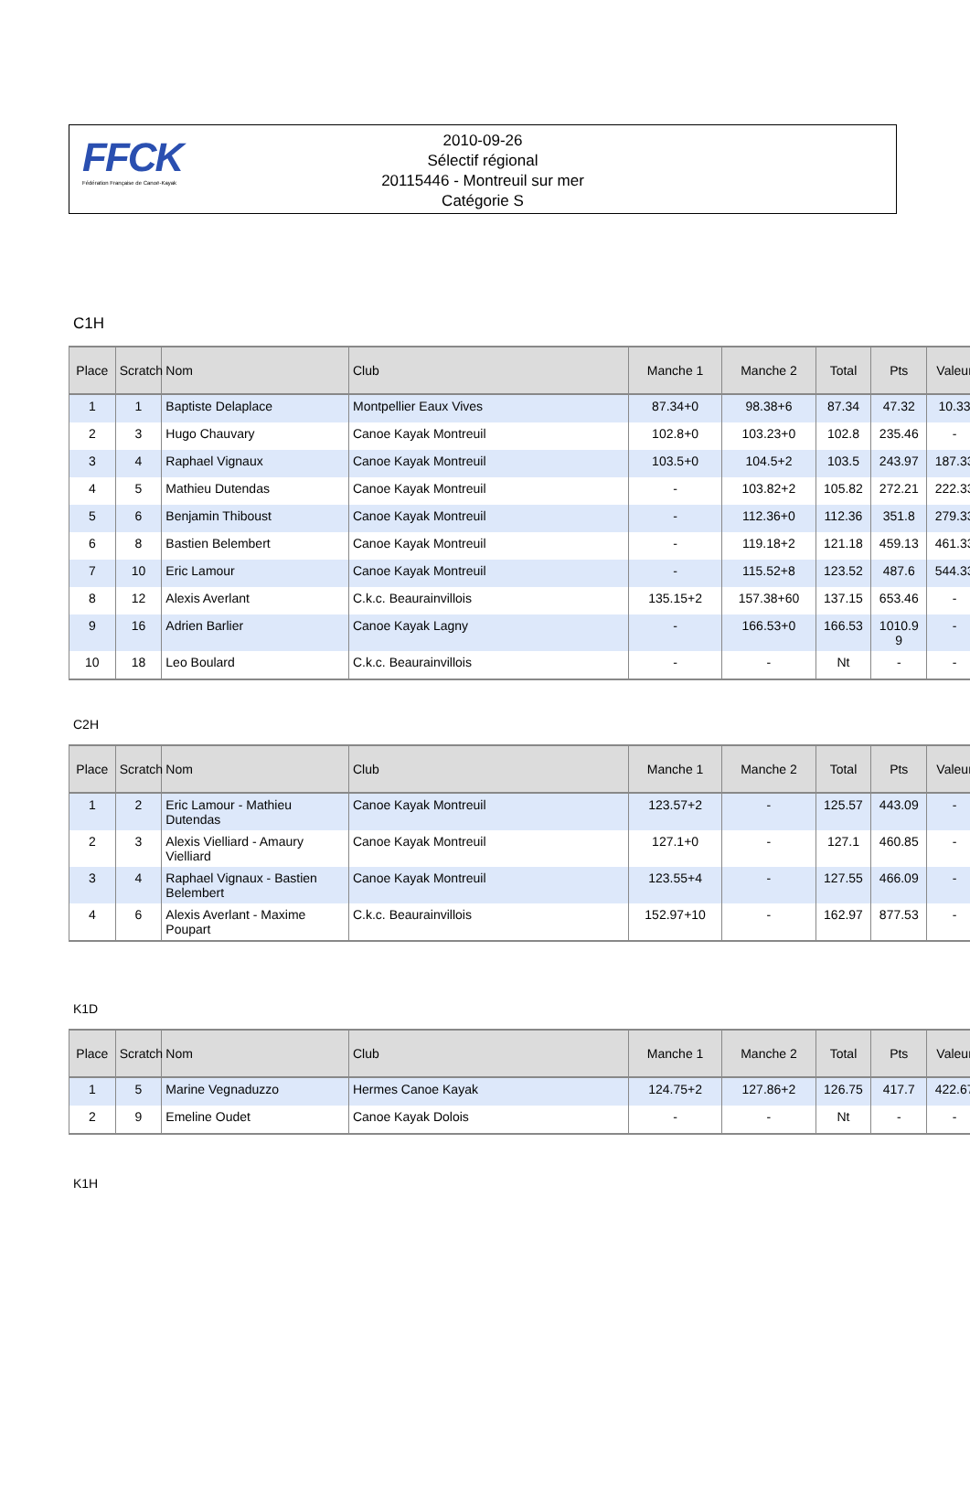FFCK
Fédération Française de Canoë-Kayak
2010-09-26
Sélectif régional
20115446 - Montreuil sur mer
Catégorie S
C1H
| Place | Scratch | Nom | Club | Manche 1 | Manche 2 | Total | Pts | Valeur |
| --- | --- | --- | --- | --- | --- | --- | --- | --- |
| 1 | 1 | Baptiste Delaplace | Montpellier Eaux Vives | 87.34+0 | 98.38+6 | 87.34 | 47.32 | 10.33 |
| 2 | 3 | Hugo Chauvary | Canoe Kayak Montreuil | 102.8+0 | 103.23+0 | 102.8 | 235.46 | - |
| 3 | 4 | Raphael Vignaux | Canoe Kayak Montreuil | 103.5+0 | 104.5+2 | 103.5 | 243.97 | 187.33 |
| 4 | 5 | Mathieu Dutendas | Canoe Kayak Montreuil | - | 103.82+2 | 105.82 | 272.21 | 222.33 |
| 5 | 6 | Benjamin Thiboust | Canoe Kayak Montreuil | - | 112.36+0 | 112.36 | 351.8 | 279.33 |
| 6 | 8 | Bastien Belembert | Canoe Kayak Montreuil | - | 119.18+2 | 121.18 | 459.13 | 461.33 |
| 7 | 10 | Eric Lamour | Canoe Kayak Montreuil | - | 115.52+8 | 123.52 | 487.6 | 544.33 |
| 8 | 12 | Alexis Averlant | C.k.c. Beaurainvillois | 135.15+2 | 157.38+60 | 137.15 | 653.46 | - |
| 9 | 16 | Adrien Barlier | Canoe Kayak Lagny | - | 166.53+0 | 166.53 | 1010.9 9 | - |
| 10 | 18 | Leo Boulard | C.k.c. Beaurainvillois | - | - | Nt | - | - |
C2H
| Place | Scratch | Nom | Club | Manche 1 | Manche 2 | Total | Pts | Valeur |
| --- | --- | --- | --- | --- | --- | --- | --- | --- |
| 1 | 2 | Eric Lamour - Mathieu Dutendas | Canoe Kayak Montreuil | 123.57+2 | - | 125.57 | 443.09 | - |
| 2 | 3 | Alexis Vielliard - Amaury Vielliard | Canoe Kayak Montreuil | 127.1+0 | - | 127.1 | 460.85 | - |
| 3 | 4 | Raphael Vignaux - Bastien Belembert | Canoe Kayak Montreuil | 123.55+4 | - | 127.55 | 466.09 | - |
| 4 | 6 | Alexis Averlant - Maxime Poupart | C.k.c. Beaurainvillois | 152.97+10 | - | 162.97 | 877.53 | - |
K1D
| Place | Scratch | Nom | Club | Manche 1 | Manche 2 | Total | Pts | Valeur |
| --- | --- | --- | --- | --- | --- | --- | --- | --- |
| 1 | 5 | Marine Vegnaduzzo | Hermes Canoe Kayak | 124.75+2 | 127.86+2 | 126.75 | 417.7 | 422.67 |
| 2 | 9 | Emeline Oudet | Canoe Kayak Dolois | - | - | Nt | - | - |
K1H